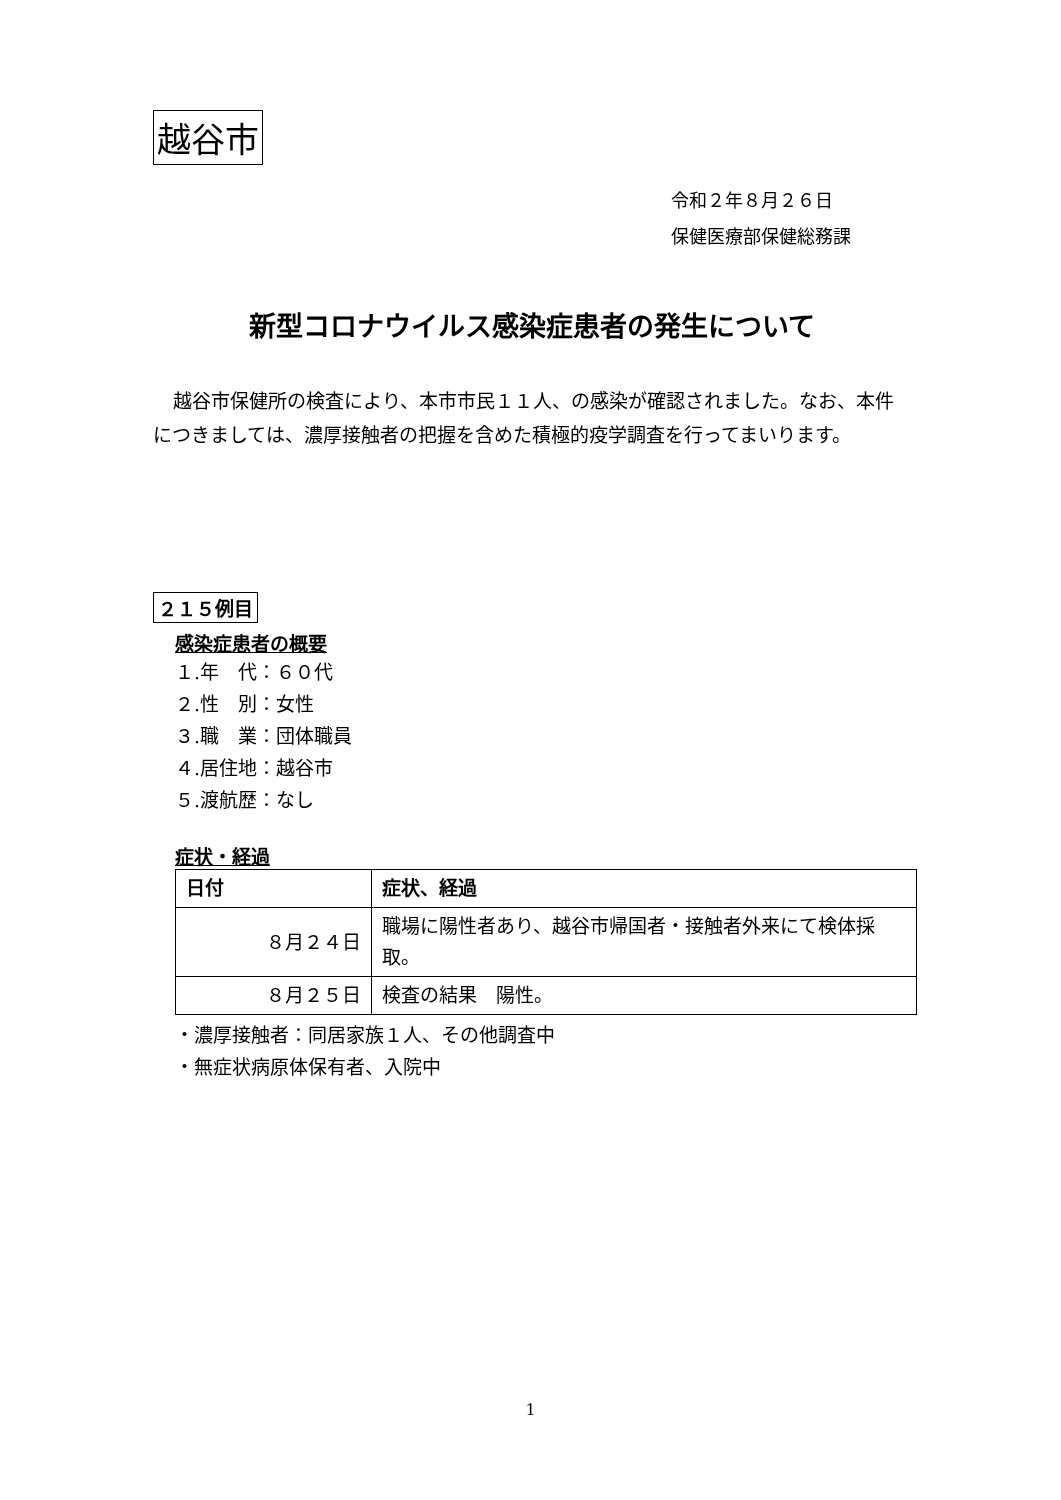越谷市
令和２年８月２６日
保健医療部保健総務課
新型コロナウイルス感染症患者の発生について
越谷市保健所の検査により、本市市民１１人、の感染が確認されました。なお、本件につきましては、濃厚接触者の把握を含めた積極的疫学調査を行ってまいります。
２１５例目
感染症患者の概要
１.年　代：６０代
２.性　別：女性
３.職　業：団体職員
４.居住地：越谷市
５.渡航歴：なし
症状・経過
| 日付 | 症状、経過 |
| --- | --- |
| ８月２４日 | 職場に陽性者あり、越谷市帰国者・接触者外来にて検体採取。 |
| ８月２５日 | 検査の結果 陽性。 |
・濃厚接触者：同居家族１人、その他調査中
・無症状病原体保有者、入院中
1